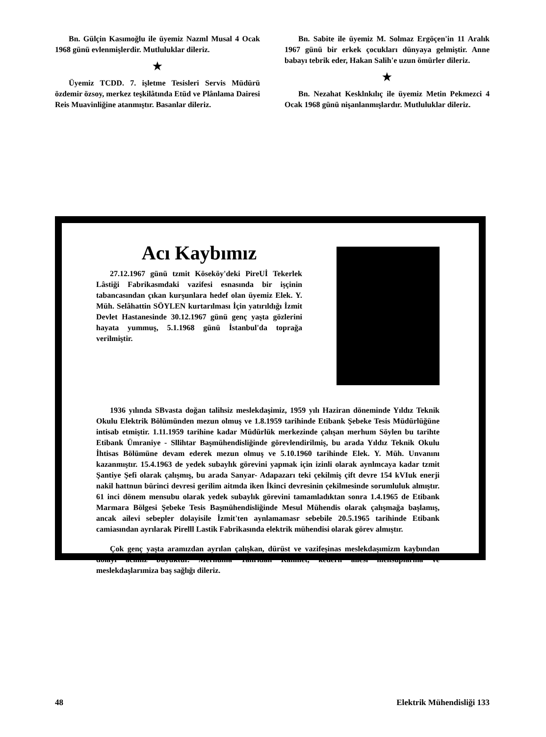Bn. Gülçin Kasımoğlu ile üyemiz Nazml Musal 4 Ocak 1968 günü evlenmişlerdir. Mutluluklar dileriz.
★
Üyemiz TCDD. 7. işletme Tesisleri Servis Müdürü özdemir özsoy, merkez teşkilâtında Etüd ve Plânlama Dairesi Reis Muavinliğine atanmıştır. Basanlar dileriz.
Bn. Sabite ile üyemiz M. Solmaz Ergöçen'in 11 Aralık 1967 günü bir erkek çocukları dünyaya gelmiştir. Anne babayı tebrik eder, Hakan Salih'e uzun ömürler dileriz.
★
Bn. Nezahat Kesklnkılıç ile üyemiz Metin Pekmezci 4 Ocak 1968 günü nişanlanmışlardır. Mutluluklar dileriz.
Acı Kaybımız
27.12.1967 günü tzmit Köseköy'deki PireUİ Tekerlek Lâstiği Fabrikasmdaki vazifesi esnasında bir işçinin tabancasından çıkan kurşunlara hedef olan üyemiz Elek. Y. Müh. Selâhattin SÖYLEN kurtarılması İçin yatırıldığı İzmit Devlet Hastanesinde 30.12.1967 günü genç yaşta gözlerini hayata yummuş, 5.1.1968 günü İstanbul'da toprağa verilmiştir.
1936 yılında SBvasta doğan talihsiz meslekdaşimiz, 1959 yılı Haziran döneminde Yıldız Teknik Okulu Elektrik Bölümünden mezun olmuş ve 1.8.1959 tarihinde Etibank Şebeke Tesis Müdürlüğüne intisab etmiştir. 1.11.1959 tarihine kadar Müdürlük merkezinde çalışan merhum Söylen bu tarihte Etibank Ümraniye - Sllihtar Başmühendisliğinde görevlendirilmiş, bu arada Yıldız Teknik Okulu İhtisas Bölümüne devam ederek mezun olmuş ve 5.10.1960 tarihinde Elek. Y. Müh. Unvanını kazanmıştır. 15.4.1963 de yedek subaylık görevini yapmak için izinli olarak aynlmcaya kadar tzmit Şantiye Şefi olarak çalışmış, bu arada Sanyar- Adapazarı teki çekilmiş çift devre 154 kVIuk enerji nakil hattnun bürinci devresi gerilim aitmda iken İkinci devresinin çekilmesinde sorumluluk almıştır. 61 inci dönem mensubu olarak yedek subaylık görevini tamamladıktan sonra 1.4.1965 de Etibank Marmara Bölgesi Şebeke Tesis Başmühendisliğinde Mesul Mühendis olarak çalışmağa başlamış, ancak ailevi sebepler dolayisile İzmit'ten aynlamamasr sebebile 20.5.1965 tarihinde Etibank camiasından ayrılarak Pirelll Lastik Fabrikasında elektrik mühendisi olarak görev almıştır.
Çok genç yaşta aramızdan ayrılan çalışkan, dürüst ve vazifeşinas meslekdaşımizm kaybından dolayı acımız büyüktür. Merhuma Tanrıdan Rahmet, kederli ailesi mensuplarına ve meslekdaşlarımiza baş sağlığı dileriz.
48 Elektrik Mühendisliği 133